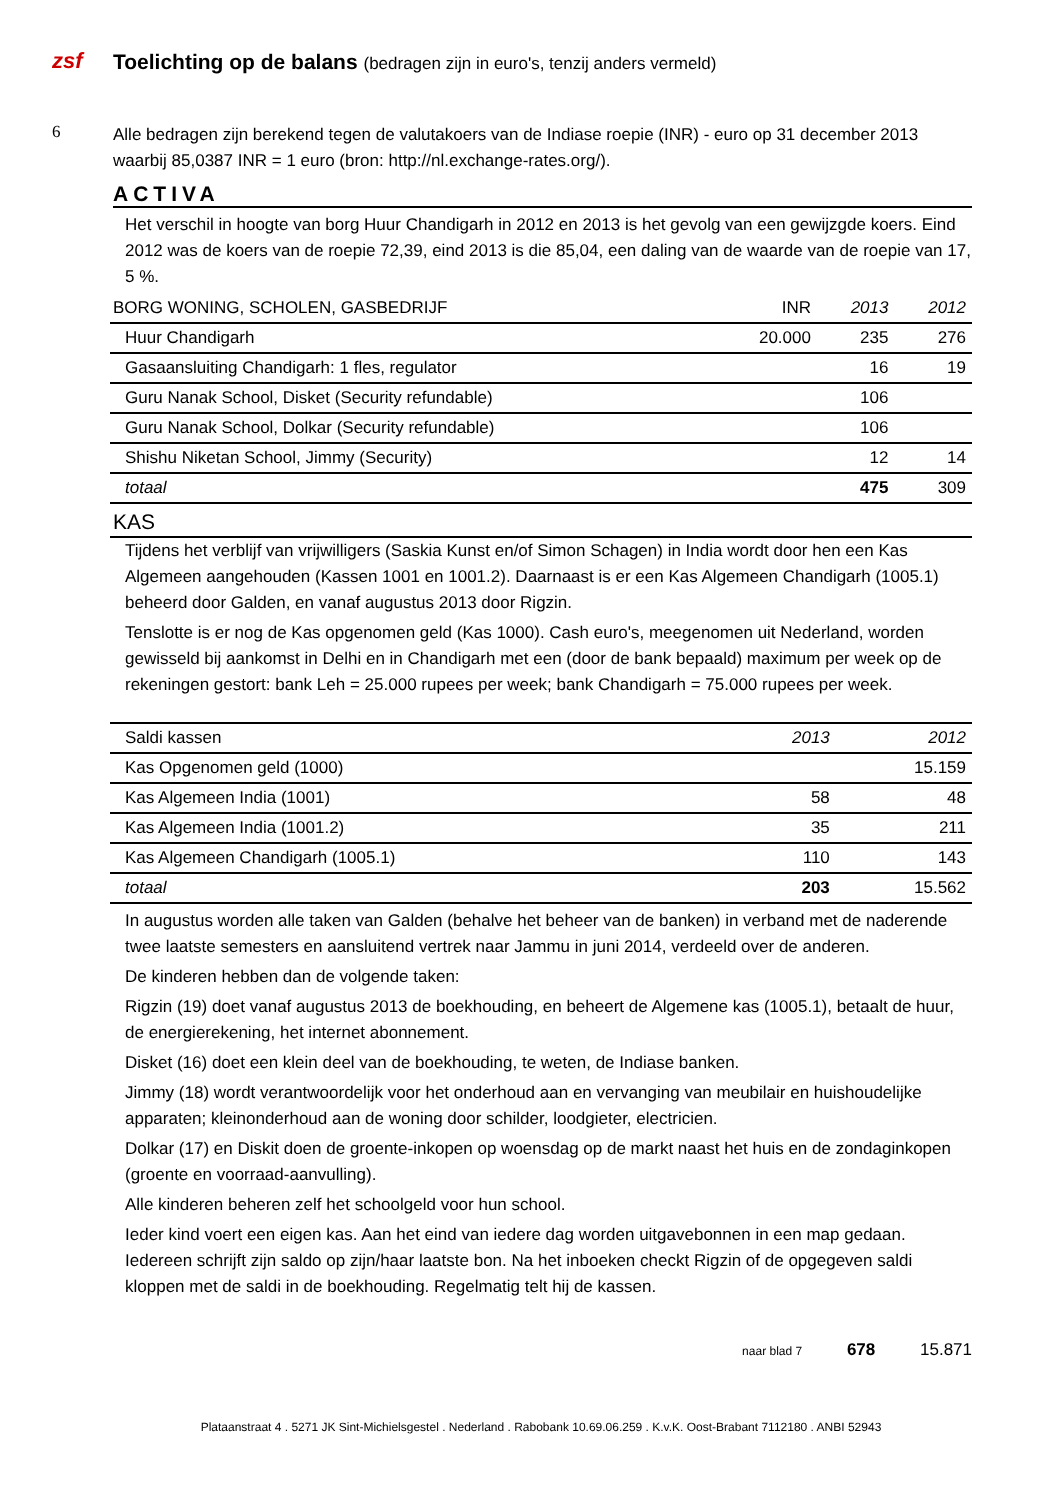zsf
Toelichting op de balans (bedragen zijn in euro's, tenzij anders vermeld)
6
Alle bedragen zijn berekend tegen de valutakoers van de Indiase roepie (INR) - euro op 31 december 2013 waarbij 85,0387 INR = 1 euro (bron: http://nl.exchange-rates.org/).
ACTIVA
Het verschil in hoogte van borg Huur Chandigarh in 2012 en 2013 is het gevolg van een gewijzgde koers. Eind 2012 was de koers van de roepie 72,39, eind 2013 is die 85,04, een daling van de waarde van de roepie van 17, 5 %.
| BORG WONING, SCHOLEN, GASBEDRIJF | INR | 2013 | 2012 |
| --- | --- | --- | --- |
| Huur Chandigarh | 20.000 | 235 | 276 |
| Gasaansluiting Chandigarh: 1 fles, regulator | | 16 | 19 |
| Guru Nanak School, Disket (Security refundable) | | 106 | |
| Guru Nanak School, Dolkar (Security refundable) | | 106 | |
| Shishu Niketan School, Jimmy (Security) | | 12 | 14 |
| totaal | | 475 | 309 |
KAS
Tijdens het verblijf van vrijwilligers (Saskia Kunst en/of Simon Schagen) in India wordt door hen een Kas Algemeen aangehouden (Kassen 1001 en 1001.2). Daarnaast is er een Kas Algemeen Chandigarh (1005.1) beheerd door Galden, en vanaf augustus 2013 door Rigzin.
Tenslotte is er nog de Kas opgenomen geld (Kas 1000). Cash euro's, meegenomen uit Nederland, worden gewisseld bij aankomst in Delhi en in Chandigarh met een (door de bank bepaald) maximum per week op de rekeningen gestort: bank Leh = 25.000 rupees per week; bank Chandigarh = 75.000 rupees per week.
| Saldi kassen | 2013 | 2012 |
| --- | --- | --- |
| Kas Opgenomen geld (1000) | | 15.159 |
| Kas Algemeen India (1001) | 58 | 48 |
| Kas Algemeen India (1001.2) | 35 | 211 |
| Kas Algemeen Chandigarh (1005.1) | 110 | 143 |
| totaal | 203 | 15.562 |
In augustus worden alle taken van Galden (behalve het beheer van de banken) in verband met de naderende twee laatste semesters en aansluitend vertrek naar Jammu in juni 2014, verdeeld over de anderen.
De kinderen hebben dan de volgende taken:
Rigzin (19) doet vanaf augustus 2013 de boekhouding, en beheert de Algemene kas (1005.1), betaalt de huur, de energierekening, het internet abonnement.
Disket (16) doet een klein deel van de boekhouding, te weten, de Indiase banken.
Jimmy (18) wordt verantwoordelijk voor het onderhoud aan en vervanging van meubilair en huishoudelijke apparaten; kleinonderhoud aan de woning door schilder, loodgieter, electricien.
Dolkar (17) en Diskit doen de groente-inkopen op woensdag op de markt naast het huis en de zondaginkopen (groente en voorraad-aanvulling).
Alle kinderen beheren zelf het schoolgeld voor hun school.
Ieder kind voert een eigen kas. Aan het eind van iedere dag worden uitgavebonnen in een map gedaan. Iedereen schrijft zijn saldo op zijn/haar laatste bon. Na het inboeken checkt Rigzin of de opgegeven saldi kloppen met de saldi in de boekhouding. Regelmatig telt hij de kassen.
naar blad 7 678 15.871
Plataanstraat 4 . 5271 JK Sint-Michielsgestel . Nederland . Rabobank 10.69.06.259 . K.v.K. Oost-Brabant 7112180 . ANBI 52943